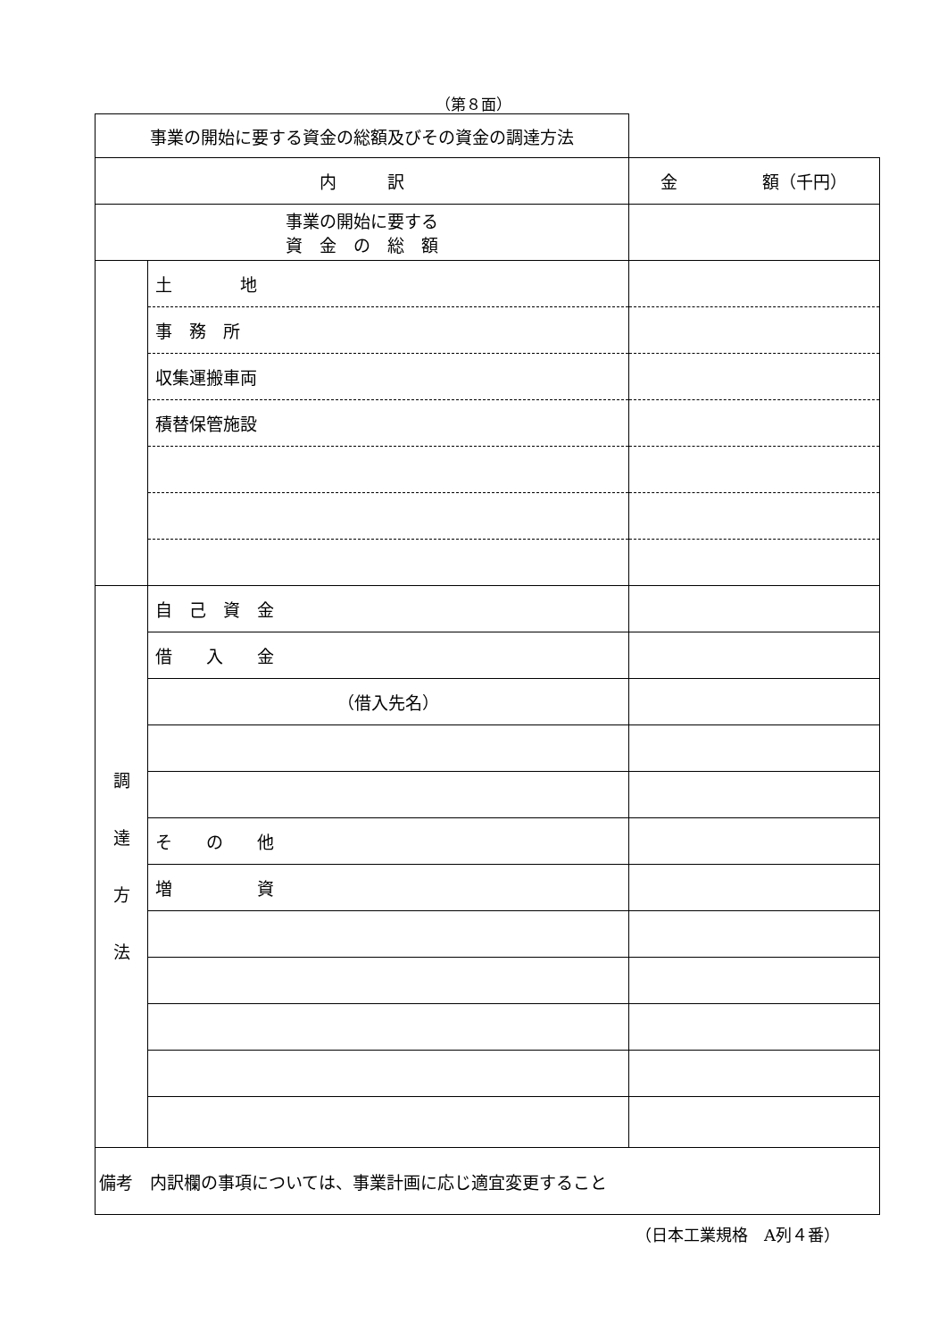（第８面）
| 事業の開始に要する資金の総額及びその資金の調達方法 | | | |
| 内 訳 | | | 金 額（千円） |
| 事業の開始に要する 資 金 の 総 額 | | | |
| | 土 地 | | |
| | 事 務 所 | | |
| | 収集運搬車両 | | |
| | 積替保管施設 | | |
| 調 達 方 法 | | 自 己 資 金 | |
| | | 借 入 金 | |
| | | （借入先名） | |
| | | そ の 他 | |
| | | 増 資 | |
| 備考 内訳欄の事項については、事業計画に応じ適宜変更すること | | | |
（日本工業規格　A列４番）